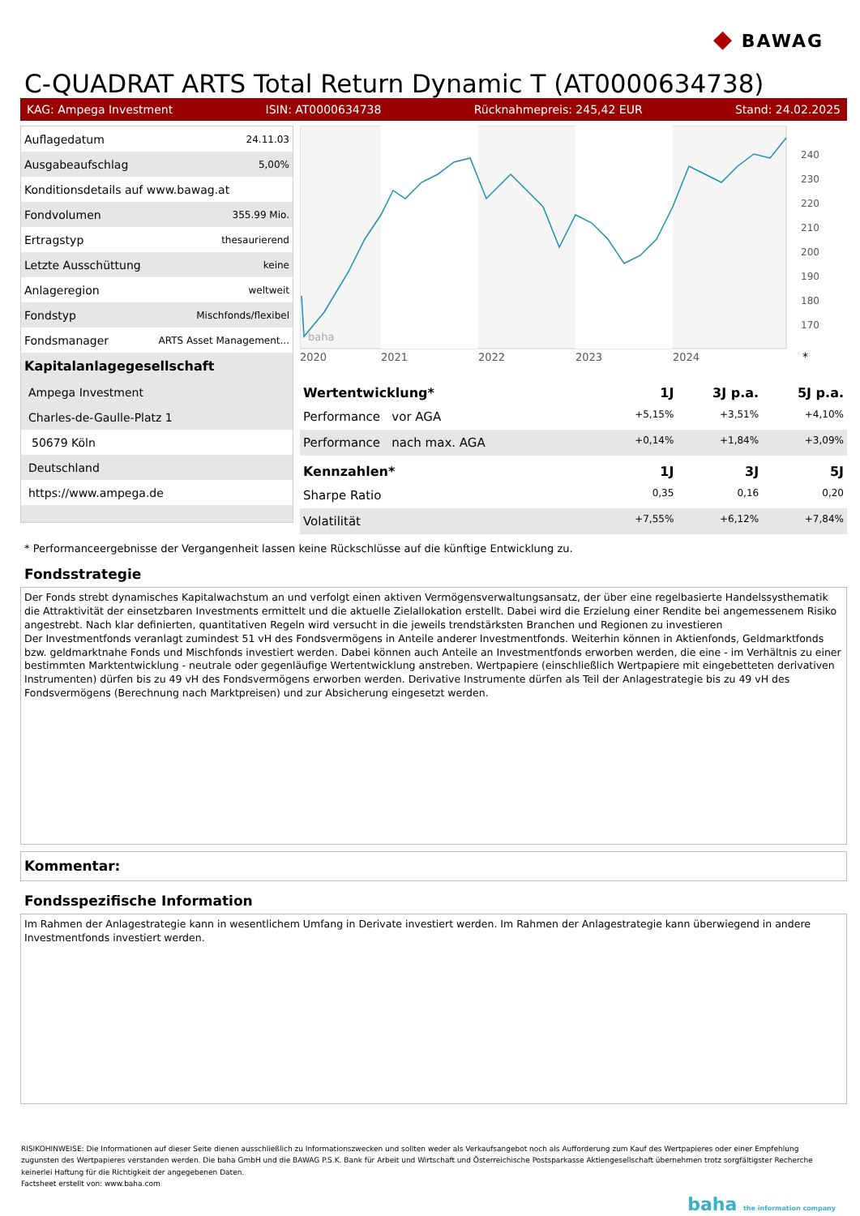◆ BAWAG
C-QUADRAT ARTS Total Return Dynamic T (AT0000634738)
KAG: Ampega Investment ISIN: AT0000634738 Rücknahmepreis: 245,42 EUR Stand: 24.02.2025
| Auflagedatum | 24.11.03 |
| Ausgabeaufschlag | 5,00% |
| Konditionsdetails auf www.bawag.at | |
| Fondvolumen | 355.99 Mio. |
| Ertragstyp | thesaurierend |
| Letzte Ausschüttung | keine |
| Anlageregion | weltweit |
| Fondstyp | Mischfonds/flexibel |
| Fondsmanager | ARTS Asset Management... |
| Kapitalanlagegesellschaft | |
| Ampega Investment | |
| Charles-de-Gaulle-Platz 1 | |
| 50679 Köln | |
| Deutschland | |
| https://www.ampega.de | |
2020
2021
2022
2023
2024
*
240
230
220
210
200
190
180
170
baha
| Wertentwicklung* | 1J | 3J p.a. | 5J p.a. |
| --- | --- | --- | --- |
| Performance vor AGA | +5,15% | +3,51% | +4,10% |
| Performance nach max. AGA | +0,14% | +1,84% | +3,09% |
| Kennzahlen* | 1J | 3J | 5J |
| Sharpe Ratio | 0,35 | 0,16 | 0,20 |
| Volatilität | +7,55% | +6,12% | +7,84% |
* Performanceergebnisse der Vergangenheit lassen keine Rückschlüsse auf die künftige Entwicklung zu.
Fondsstrategie
Der Fonds strebt dynamisches Kapitalwachstum an und verfolgt einen aktiven Vermögensverwaltungsansatz, der über eine regelbasierte Handelssysthematik die Attraktivität der einsetzbaren Investments ermittelt und die aktuelle Zielallokation erstellt. Dabei wird die Erzielung einer Rendite bei angemessenem Risiko angestrebt. Nach klar definierten, quantitativen Regeln wird versucht in die jeweils trendstärksten Branchen und Regionen zu investieren
Der Investmentfonds veranlagt zumindest 51 vH des Fondsvermögens in Anteile anderer Investmentfonds. Weiterhin können in Aktienfonds, Geldmarktfonds bzw. geldmarktnahe Fonds und Mischfonds investiert werden. Dabei können auch Anteile an Investmentfonds erworben werden, die eine - im Verhältnis zu einer bestimmten Marktentwicklung - neutrale oder gegenläufige Wertentwicklung anstreben. Wertpapiere (einschließlich Wertpapiere mit eingebetteten derivativen Instrumenten) dürfen bis zu 49 vH des Fondsvermögens erworben werden. Derivative Instrumente dürfen als Teil der Anlagestrategie bis zu 49 vH des Fondsvermögens (Berechnung nach Marktpreisen) und zur Absicherung eingesetzt werden.
Kommentar:
Fondsspezifische Information
Im Rahmen der Anlagestrategie kann in wesentlichem Umfang in Derivate investiert werden. Im Rahmen der Anlagestrategie kann überwiegend in andere Investmentfonds investiert werden.
RISIKOHINWEISE: Die Informationen auf dieser Seite dienen ausschließlich zu Informationszwecken und sollten weder als Verkaufsangebot noch als Aufforderung zum Kauf des Wertpapieres oder einer Empfehlung zugunsten des Wertpapieres verstanden werden. Die baha GmbH und die BAWAG P.S.K. Bank für Arbeit und Wirtschaft und Österreichische Postsparkasse Aktiengesellschaft übernehmen trotz sorgfältigster Recherche keinerlei Haftung für die Richtigkeit der angegebenen Daten.
Factsheet erstellt von: www.baha.com
baha the information company